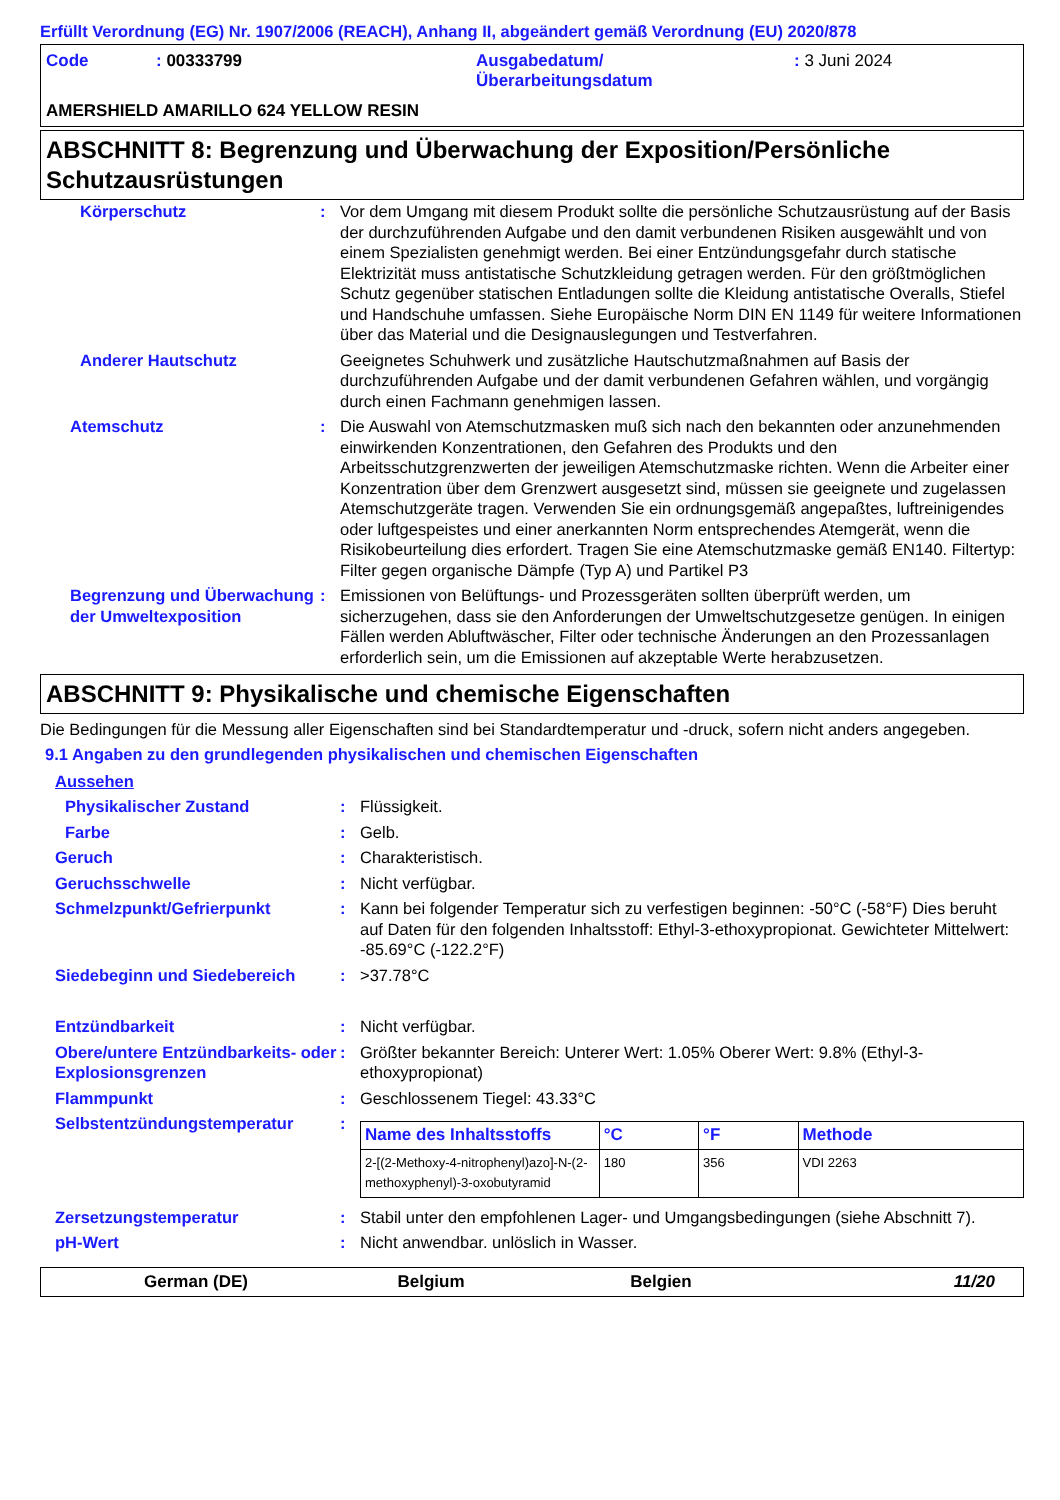Erfüllt Verordnung (EG) Nr. 1907/2006 (REACH), Anhang II, abgeändert gemäß Verordnung (EU) 2020/878
Code : 00333799 Ausgabedatum/
Überarbeitungsdatum
: 3 Juni 2024
AMERSHIELD AMARILLO 624 YELLOW RESIN
ABSCHNITT 8: Begrenzung und Überwachung der Exposition/Persönliche Schutzausrüstungen
| Körperschutz | : | Vor dem Umgang mit diesem Produkt sollte die persönliche Schutzausrüstung auf der Basis der durchzuführenden Aufgabe und den damit verbundenen Risiken ausgewählt und von einem Spezialisten genehmigt werden. Bei einer Entzündungsgefahr durch statische Elektrizität muss antistatische Schutzkleidung getragen werden. Für den größtmöglichen Schutz gegenüber statischen Entladungen sollte die Kleidung antistatische Overalls, Stiefel und Handschuhe umfassen. Siehe Europäische Norm DIN EN 1149 für weitere Informationen über das Material und die Designauslegungen und Testverfahren. |
| Anderer Hautschutz | | Geeignetes Schuhwerk und zusätzliche Hautschutzmaßnahmen auf Basis der durchzuführenden Aufgabe und der damit verbundenen Gefahren wählen, und vorgängig durch einen Fachmann genehmigen lassen. |
| Atemschutz | : | Die Auswahl von Atemschutzmasken muß sich nach den bekannten oder anzunehmenden einwirkenden Konzentrationen, den Gefahren des Produkts und den Arbeitsschutzgrenzwerten der jeweiligen Atemschutzmaske richten. Wenn die Arbeiter einer Konzentration über dem Grenzwert ausgesetzt sind, müssen sie geeignete und zugelassen Atemschutzgeräte tragen. Verwenden Sie ein ordnungsgemäß angepaßtes, luftreinigendes oder luftgespeistes und einer anerkannten Norm entsprechendes Atemgerät, wenn die Risikobeurteilung dies erfordert. Tragen Sie eine Atemschutzmaske gemäß EN140. Filtertyp: Filter gegen organische Dämpfe (Typ A) und Partikel P3 |
| Begrenzung und Überwachung der Umweltexposition | : | Emissionen von Belüftungs- und Prozessgeräten sollten überprüft werden, um sicherzugehen, dass sie den Anforderungen der Umweltschutzgesetze genügen. In einigen Fällen werden Abluftwäscher, Filter oder technische Änderungen an den Prozessanlagen erforderlich sein, um die Emissionen auf akzeptable Werte herabzusetzen. |
ABSCHNITT 9: Physikalische und chemische Eigenschaften
Die Bedingungen für die Messung aller Eigenschaften sind bei Standardtemperatur und -druck, sofern nicht anders angegeben.
9.1 Angaben zu den grundlegenden physikalischen und chemischen Eigenschaften
Aussehen
| Physikalischer Zustand | : | Flüssigkeit. |
| Farbe | : | Gelb. |
| Geruch | : | Charakteristisch. |
| Geruchsschwelle | : | Nicht verfügbar. |
| Schmelzpunkt/Gefrierpunkt | : | Kann bei folgender Temperatur sich zu verfestigen beginnen: -50°C (-58°F) Dies beruht auf Daten für den folgenden Inhaltsstoff: Ethyl-3-ethoxypropionat. Gewichteter Mittelwert: -85.69°C (-122.2°F) |
| Siedebeginn und Siedebereich | : | >37.78°C |
| Entzündbarkeit | : | Nicht verfügbar. |
| Obere/untere Entzündbarkeits- oder Explosionsgrenzen | : | Größter bekannter Bereich: Unterer Wert: 1.05% Oberer Wert: 9.8% (Ethyl-3-ethoxypropionat) |
| Flammpunkt | : | Geschlossenem Tiegel: 43.33°C |
| Selbstentzündungstemperatur | : | / Name des Inhaltsstoffs / °C / °F / Methode / / --- / --- / --- / --- / / 2-[(2-Methoxy-4-nitrophenyl)azo]-N-(2-methoxyphenyl)-3-oxobutyramid / 180 / 356 / VDI 2263 / |
| Zersetzungstemperatur | : | Stabil unter den empfohlenen Lager- und Umgangsbedingungen (siehe Abschnitt 7). |
| pH-Wert | : | Nicht anwendbar. unlöslich in Wasser. |
German (DE) Belgium Belgien 11/20